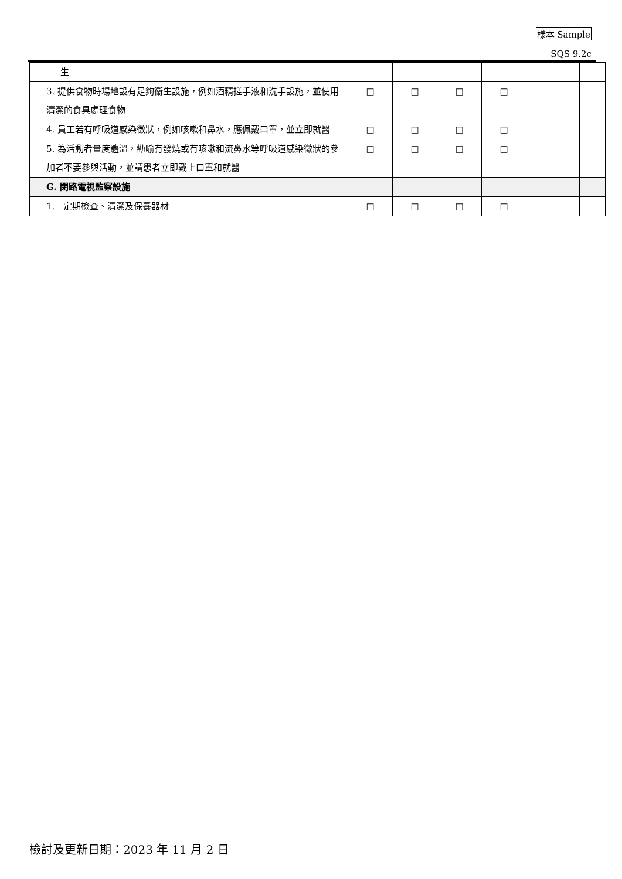樣本 Sample
SQS 9.2c
| 生 | | | | | | |
| 3. 提供食物時場地設有足夠衞生設施，例如酒精搓手液和洗手設施，並使用清潔的食具處理食物 | □ | □ | □ | □ | | |
| 4. 員工若有呼吸道感染徵狀，例如咳嗽和鼻水，應佩戴口罩，並立即就醫 | □ | □ | □ | □ | | |
| 5. 為活動者量度體溫，勸喻有發燒或有咳嗽和流鼻水等呼吸道感染徵狀的參加者不要參與活動，並請患者立即戴上口罩和就醫 | □ | □ | □ | □ | | |
| G. 閉路電視監察設施 | | | | | | |
| 1. 定期檢查、清潔及保養器材 | □ | □ | □ | □ | | |
檢討及更新日期：2023 年 11 月 2 日